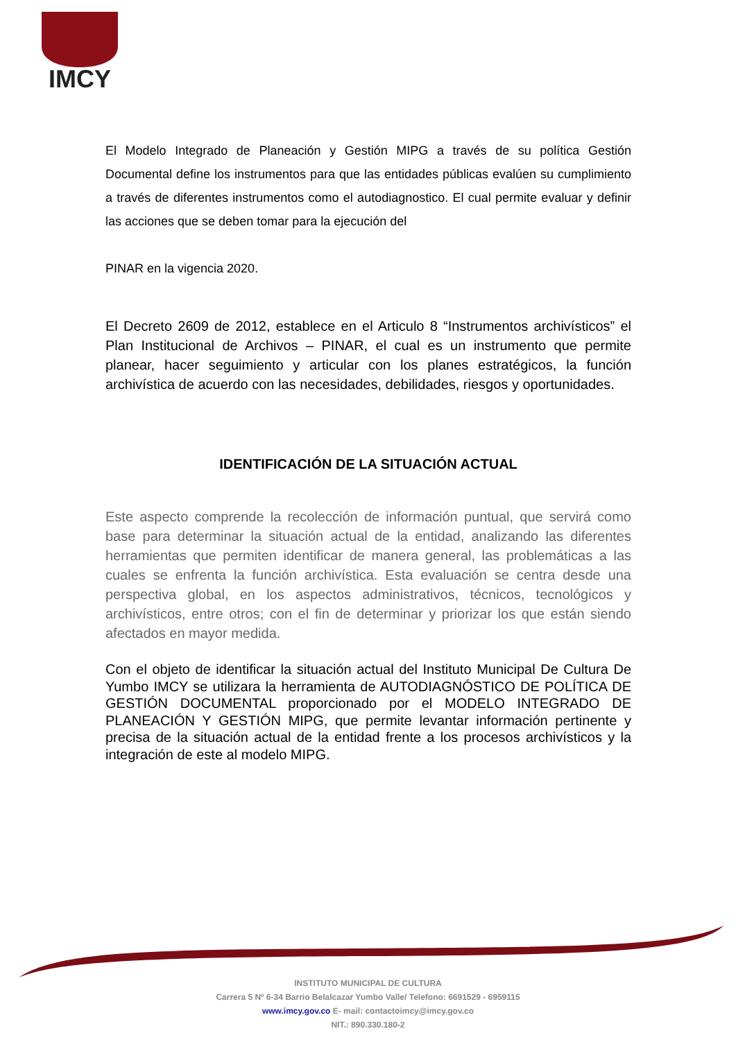IMCY
El Modelo Integrado de Planeación y Gestión MIPG a través de su política Gestión Documental define los instrumentos para que las entidades públicas evalúen su cumplimiento a través de diferentes instrumentos como el autodiagnostico. El cual permite evaluar y definir las acciones que se deben tomar para la ejecución del
PINAR en la vigencia 2020.
El Decreto 2609 de 2012, establece en el Articulo 8 “Instrumentos archivísticos” el Plan Institucional de Archivos – PINAR, el cual es un instrumento que permite planear, hacer seguimiento y articular con los planes estratégicos, la función archivística de acuerdo con las necesidades, debilidades, riesgos y oportunidades.
IDENTIFICACIÓN DE LA SITUACIÓN ACTUAL
Este aspecto comprende la recolección de información puntual, que servirá como base para determinar la situación actual de la entidad, analizando las diferentes herramientas que permiten identificar de manera general, las problemáticas a las cuales se enfrenta la función archivística. Esta evaluación se centra desde una perspectiva global, en los aspectos administrativos, técnicos, tecnológicos y archivísticos, entre otros; con el fin de determinar y priorizar los que están siendo afectados en mayor medida.
Con el objeto de identificar la situación actual del Instituto Municipal De Cultura De Yumbo IMCY se utilizara la herramienta de AUTODIAGNÓSTICO DE POLÍTICA DE GESTIÓN DOCUMENTAL proporcionado por el MODELO INTEGRADO DE PLANEACIÓN Y GESTIÓN MIPG, que permite levantar información pertinente y precisa de la situación actual de la entidad frente a los procesos archivísticos y la integración de este al modelo MIPG.
INSTITUTO MUNICIPAL DE CULTURA
Carrera 5 Nº 6-34 Barrio Belalcazar Yumbo Valle/ Telefono: 6691529 - 6959115
www.imcy.gov.co E- mail: contactoimcy@imcy.gov.co
NIT.: 890.330.180-2